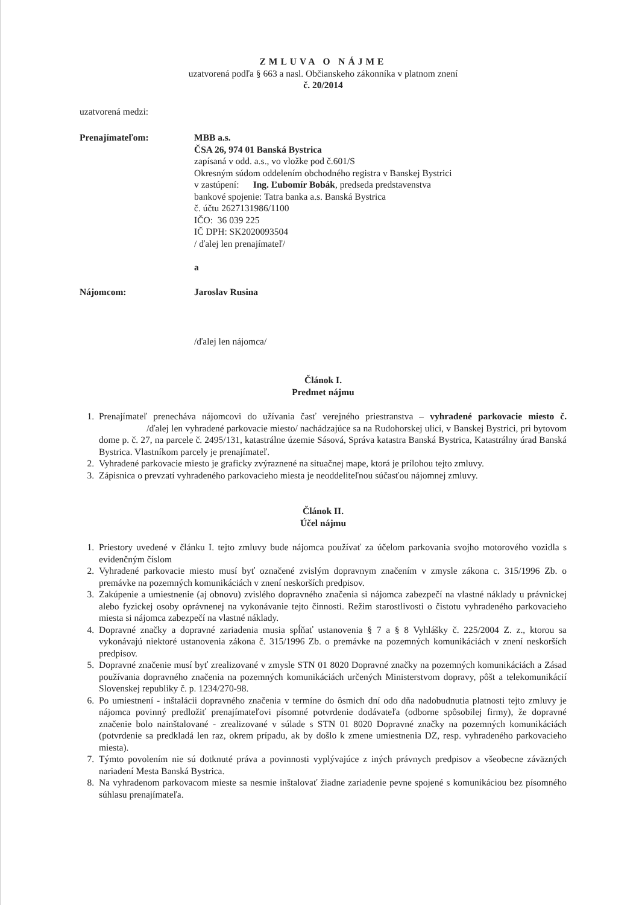ZMLUVA O NÁJME
uzatvorená podľa § 663 a nasl. Občianskeho zákonníka v platnom znení
č. 20/2014
uzatvorená medzi:
Prenajímateľom: MBB a.s.
ČSA 26, 974 01 Banská Bystrica
zapísaná v odd. a.s., vo vložke pod č.601/S
Okresným súdom oddelením obchodného registra v Banskej Bystrici
v zastúpení: Ing. Ľubomír Bobák, predseda predstavenstva
bankové spojenie: Tatra banka a.s. Banská Bystrica
č. účtu 2627131986/1100
IČO: 36 039 225
IČ DPH: SK2020093504
/ ďalej len prenajímateľ/
a
Nájomcom: Jaroslav Rusina
/ďalej len nájomca/
Článok I.
Predmet nájmu
1. Prenajímateľ prenecháva nájomcovi do užívania časť verejného priestranstva – vyhradené parkovacie miesto č. /ďalej len vyhradené parkovacie miesto/ nachádzajúce sa na Rudohorskej ulici, v Banskej Bystrici, pri bytovom dome p. č. 27, na parcele č. 2495/131, katastrálne územie Sásová, Správa katastra Banská Bystrica, Katastrálny úrad Banská Bystrica. Vlastníkom parcely je prenajímateľ.
2. Vyhradené parkovacie miesto je graficky zvýraznené na situačnej mape, ktorá je prílohou tejto zmluvy.
3. Zápisnica o prevzatí vyhradeného parkovacieho miesta je neoddeliteľnou súčasťou nájomnej zmluvy.
Článok II.
Účel nájmu
1. Priestory uvedené v článku I. tejto zmluvy bude nájomca používať za účelom parkovania svojho motorového vozidla s evidenčným číslom
2. Vyhradené parkovacie miesto musí byť označené zvislým dopravnym značením v zmysle zákona c. 315/1996 Zb. o premávke na pozemných komunikáciách v znení neskorších predpisov.
3. Zakúpenie a umiestnenie (aj obnovu) zvislého dopravného značenia si nájomca zabezpečí na vlastné náklady u právnickej alebo fyzickej osoby oprávnenej na vykonávanie tejto činnosti. Režim starostlivosti o čistotu vyhradeného parkovacieho miesta si nájomca zabezpečí na vlastné náklady.
4. Dopravné značky a dopravné zariadenia musia spĺňať ustanovenia § 7 a § 8 Vyhlášky č. 225/2004 Z. z., ktorou sa vykonávajú niektoré ustanovenia zákona č. 315/1996 Zb. o premávke na pozemných komunikáciách v znení neskorších predpisov.
5. Dopravné značenie musí byť zrealizované v zmysle STN 01 8020 Dopravné značky na pozemných komunikáciách a Zásad používania dopravného značenia na pozemných komunikáciách určených Ministerstvom dopravy, pôšt a telekomunikácií Slovenskej republiky č. p. 1234/270-98.
6. Po umiestnení - inštalácii dopravného značenia v termíne do ôsmich dní odo dňa nadobudnutia platnosti tejto zmluvy je nájomca povinný predložiť prenajímateľovi písomné potvrdenie dodávateľa (odborne spôsobilej firmy), že dopravné značenie bolo nainštalované - zrealizované v súlade s STN 01 8020 Dopravné značky na pozemných komunikáciách (potvrdenie sa predkladá len raz, okrem prípadu, ak by došlo k zmene umiestnenia DZ, resp. vyhradeného parkovacieho miesta).
7. Týmto povolením nie sú dotknuté práva a povinnosti vyplývajúce z iných právnych predpisov a všeobecne záväzných nariadení Mesta Banská Bystrica.
8. Na vyhradenom parkovacom mieste sa nesmie inštalovať žiadne zariadenie pevne spojené s komunikáciou bez písomného súhlasu prenajímateľa.